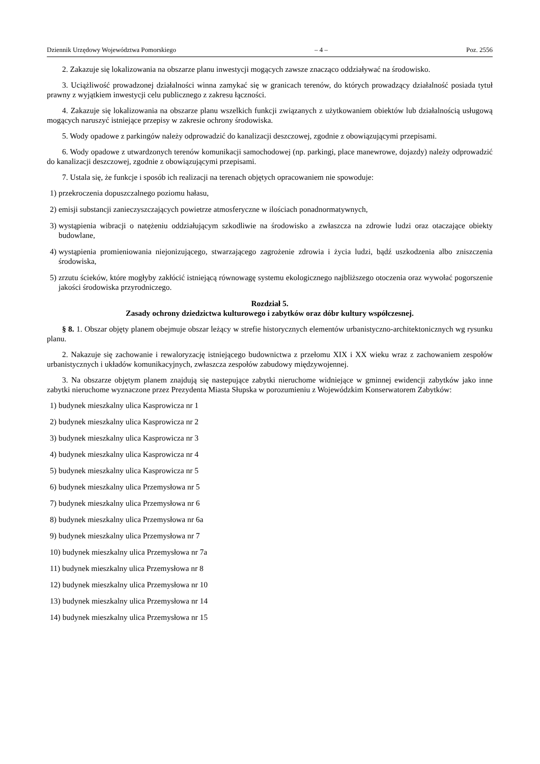Dziennik Urzędowy Województwa Pomorskiego – 4 – Poz. 2556
2. Zakazuje się lokalizowania na obszarze planu inwestycji mogących zawsze znacząco oddziaływać na środowisko.
3. Uciążliwość prowadzonej działalności winna zamykać się w granicach terenów, do których prowadzący działalność posiada tytuł prawny z wyjątkiem inwestycji celu publicznego z zakresu łączności.
4. Zakazuje się lokalizowania na obszarze planu wszelkich funkcji związanych z użytkowaniem obiektów lub działalnością usługową mogących naruszyć istniejące przepisy w zakresie ochrony środowiska.
5. Wody opadowe z parkingów należy odprowadzić do kanalizacji deszczowej, zgodnie z obowiązującymi przepisami.
6. Wody opadowe z utwardzonych terenów komunikacji samochodowej (np. parkingi, place manewrowe, dojazdy) należy odprowadzić do kanalizacji deszczowej, zgodnie z obowiązującymi przepisami.
7. Ustala się, że funkcje i sposób ich realizacji na terenach objętych opracowaniem nie spowoduje:
1) przekroczenia dopuszczalnego poziomu hałasu,
2) emisji substancji zanieczyszczających powietrze atmosferyczne w ilościach ponadnormatywnych,
3) wystąpienia wibracji o natężeniu oddziałującym szkodliwie na środowisko a zwłaszcza na zdrowie ludzi oraz otaczające obiekty budowlane,
4) wystąpienia promieniowania niejonizującego, stwarzającego zagrożenie zdrowia i życia ludzi, bądź uszkodzenia albo zniszczenia środowiska,
5) zrzutu ścieków, które mogłyby zakłócić istniejącą równowagę systemu ekologicznego najbliższego otoczenia oraz wywołać pogorszenie jakości środowiska przyrodniczego.
Rozdział 5.
Zasady ochrony dziedzictwa kulturowego i zabytków oraz dóbr kultury współczesnej.
§ 8. 1. Obszar objęty planem obejmuje obszar leżący w strefie historycznych elementów urbanistyczno-architektonicznych wg rysunku planu.
2. Nakazuje się zachowanie i rewaloryzację istniejącego budownictwa z przełomu XIX i XX wieku wraz z zachowaniem zespołów urbanistycznych i układów komunikacyjnych, zwłaszcza zespołów zabudowy międzywojennej.
3. Na obszarze objętym planem znajdują się nastepujące zabytki nieruchome widniejące w gminnej ewidencji zabytków jako inne zabytki nieruchome wyznaczone przez Prezydenta Miasta Słupska w porozumieniu z Wojewódzkim Konserwatorem Zabytków:
1) budynek mieszkalny ulica Kasprowicza nr 1
2) budynek mieszkalny ulica Kasprowicza nr 2
3) budynek mieszkalny ulica Kasprowicza nr 3
4) budynek mieszkalny ulica Kasprowicza nr 4
5) budynek mieszkalny ulica Kasprowicza nr 5
6) budynek mieszkalny ulica Przemysłowa nr 5
7) budynek mieszkalny ulica Przemysłowa nr 6
8) budynek mieszkalny ulica Przemysłowa nr 6a
9) budynek mieszkalny ulica Przemysłowa nr 7
10) budynek mieszkalny ulica Przemysłowa nr 7a
11) budynek mieszkalny ulica Przemysłowa nr 8
12) budynek mieszkalny ulica Przemysłowa nr 10
13) budynek mieszkalny ulica Przemysłowa nr 14
14) budynek mieszkalny ulica Przemysłowa nr 15